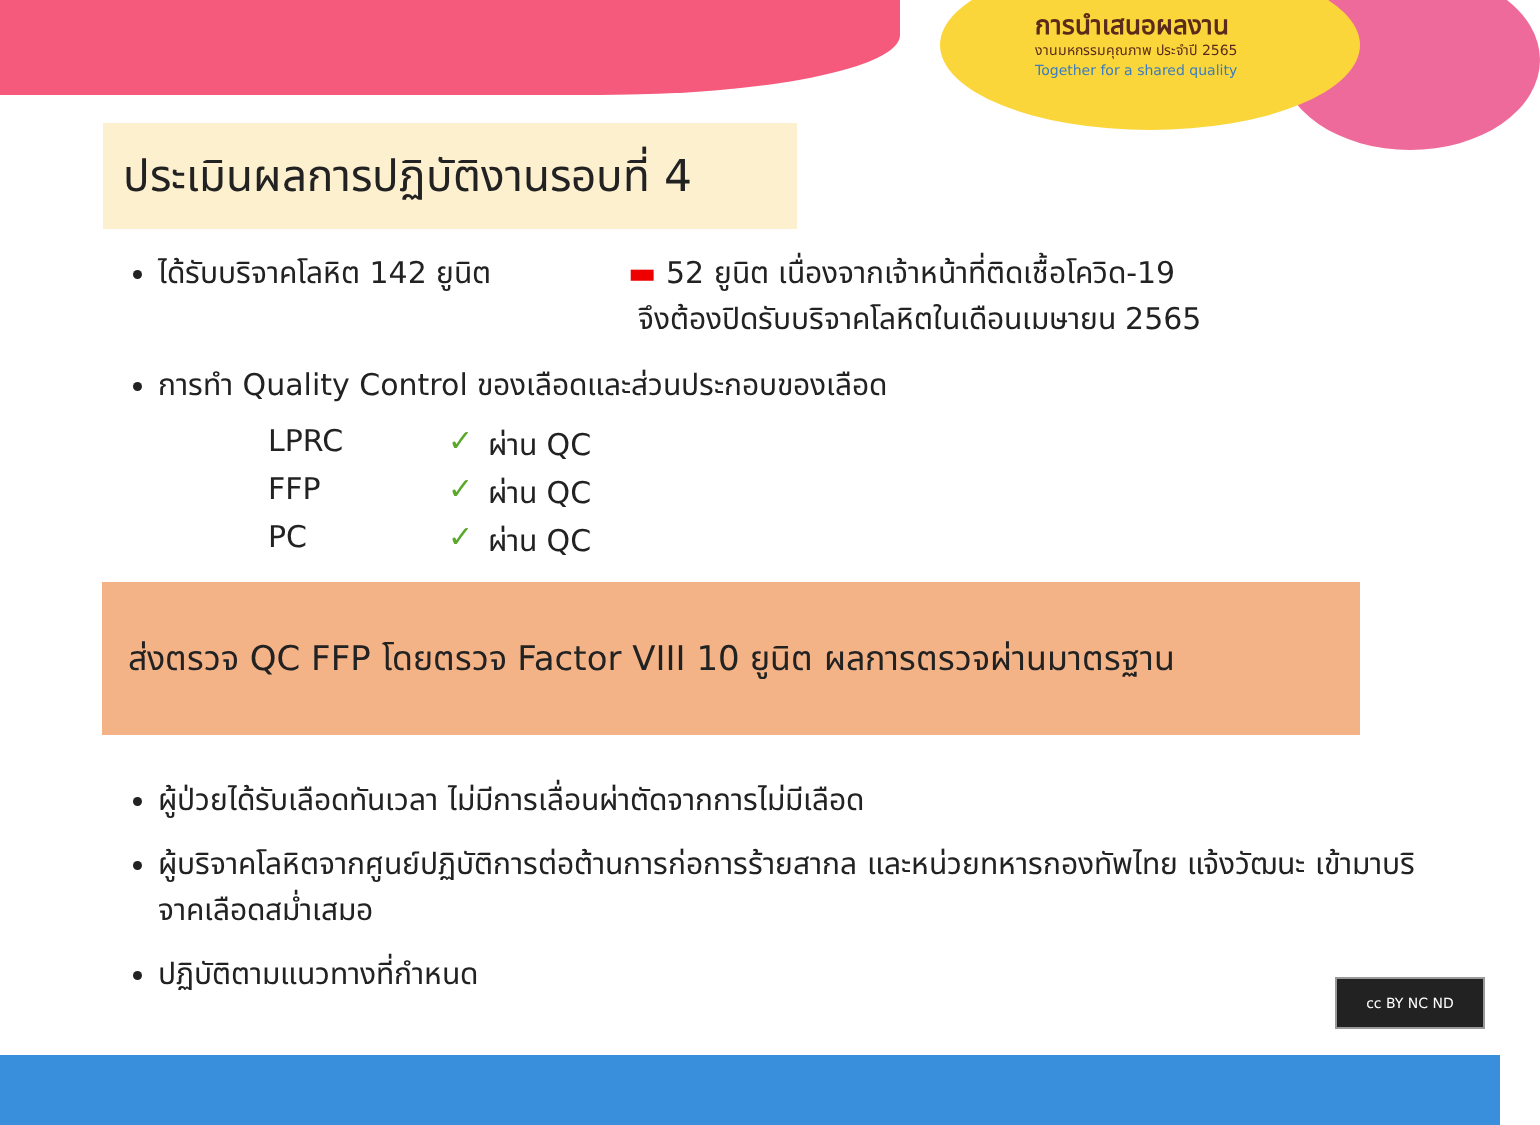การนำเสนอผลงาน
งานมหกรรมคุณภาพ ประจำปี 2565
Together for a shared quality
cc BY NC ND
ประเมินผลการปฏิบัติงานรอบที่ 4
ได้รับบริจาคโลหิต 142 ยูนิต ▬ 52 ยูนิต เนื่องจากเจ้าหน้าที่ติดเชื้อโควิด-19
จึงต้องปิดรับบริจาคโลหิตในเดือนเมษายน 2565
การทำ Quality Control ของเลือดและส่วนประกอบของเลือด
LPRC ✓ ผ่าน QC FFP ✓ ผ่าน QC PC ✓ ผ่าน QC
ส่งตรวจ QC FFP โดยตรวจ Factor VIII 10 ยูนิต ผลการตรวจผ่านมาตรฐาน
ผู้ป่วยได้รับเลือดทันเวลา ไม่มีการเลื่อนผ่าตัดจากการไม่มีเลือด
ผู้บริจาคโลหิตจากศูนย์ปฏิบัติการต่อต้านการก่อการร้ายสากล และหน่วยทหารกองทัพไทย แจ้งวัฒนะ เข้ามาบริจาคเลือดสม่ำเสมอ
ปฏิบัติตามแนวทางที่กำหนด